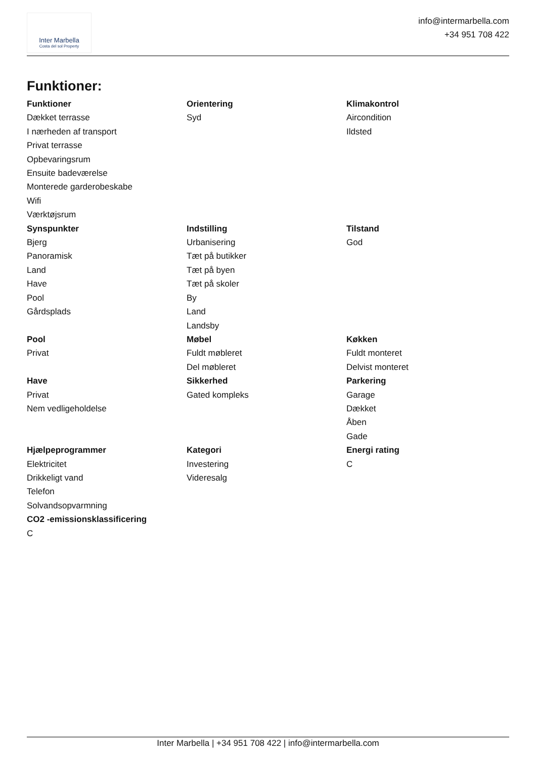Inter Marbella
Costa del sol Property
info@intermarbella.com
+34 951 708 422
Funktioner:
Funktioner
Dækket terrasse
I nærheden af transport
Privat terrasse
Opbevaringsrum
Ensuite badeværelse
Monterede garderobeskabe
Wifi
Værktøjsrum
Orientering
Syd
Klimakontrol
Aircondition
Ildsted
Synspunkter
Bjerg
Panoramisk
Land
Have
Pool
Gårdsplads
Indstilling
Urbanisering
Tæt på butikker
Tæt på byen
Tæt på skoler
By
Land
Landsby
Tilstand
God
Pool
Privat
Møbel
Fuldt møbleret
Del møbleret
Køkken
Fuldt monteret
Delvist monteret
Have
Privat
Nem vedligeholdelse
Sikkerhed
Gated kompleks
Parkering
Garage
Dækket
Åben
Gade
Hjælpeprogrammer
Elektricitet
Drikkeligt vand
Telefon
Solvandsopvarmning
Kategori
Investering
Videresalg
Energi rating
C
CO2 -emissionsklassificering
C
Inter Marbella | +34 951 708 422 | info@intermarbella.com